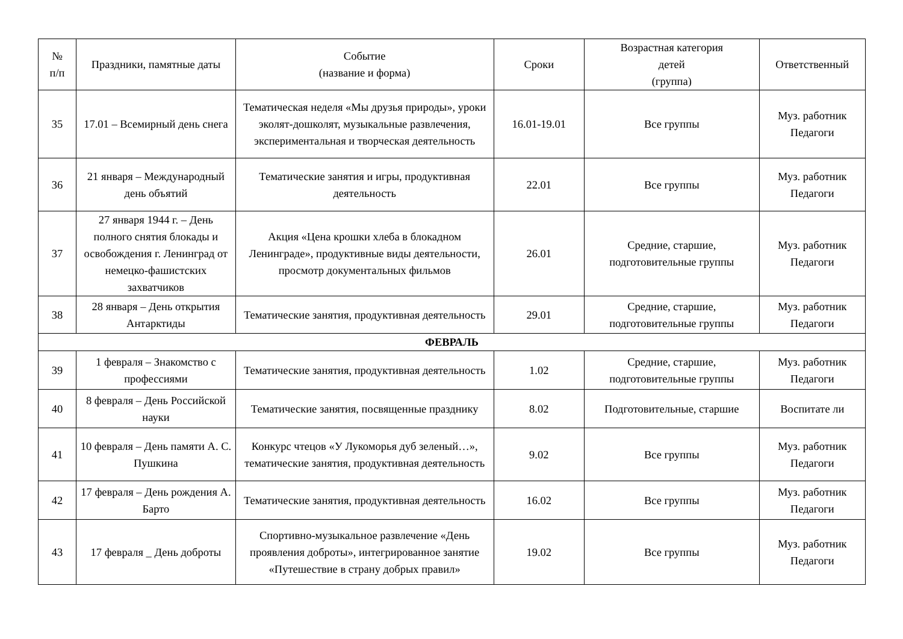| № п/п | Праздники, памятные даты | Событие (название и форма) | Сроки | Возрастная категория детей (группа) | Ответственный |
| --- | --- | --- | --- | --- | --- |
| 35 | 17.01 – Всемирный день снега | Тематическая неделя «Мы друзья природы», уроки эколят-дошколят, музыкальные развлечения, экспериментальная и творческая деятельность | 16.01-19.01 | Все группы | Муз. работник Педагоги |
| 36 | 21 января – Международный день объятий | Тематические занятия и игры, продуктивная деятельность | 22.01 | Все группы | Муз. работник Педагоги |
| 37 | 27 января 1944 г. – День полного снятия блокады и освобождения г. Ленинград от немецко-фашистских захватчиков | Акция «Цена крошки хлеба в блокадном Ленинграде», продуктивные виды деятельности, просмотр документальных фильмов | 26.01 | Средние, старшие, подготовительные группы | Муз. работник Педагоги |
| 38 | 28 января – День открытия Антарктиды | Тематические занятия, продуктивная деятельность | 29.01 | Средние, старшие, подготовительные группы | Муз. работник Педагоги |
| ФЕВРАЛЬ | | | | | |
| 39 | 1 февраля – Знакомство с профессиями | Тематические занятия, продуктивная деятельность | 1.02 | Средние, старшие, подготовительные группы | Муз. работник Педагоги |
| 40 | 8 февраля – День Российской науки | Тематические занятия, посвященные празднику | 8.02 | Подготовительные, старшие | Воспитате ли |
| 41 | 10 февраля – День памяти А. С. Пушкина | Конкурс чтецов «У Лукоморья дуб зеленый…», тематические занятия, продуктивная деятельность | 9.02 | Все группы | Муз. работник Педагоги |
| 42 | 17 февраля – День рождения А. Барто | Тематические занятия, продуктивная деятельность | 16.02 | Все группы | Муз. работник Педагоги |
| 43 | 17 февраля _ День доброты | Спортивно-музыкальное развлечение «День проявления доброты», интегрированное занятие «Путешествие в страну добрых правил» | 19.02 | Все группы | Муз. работник Педагоги |